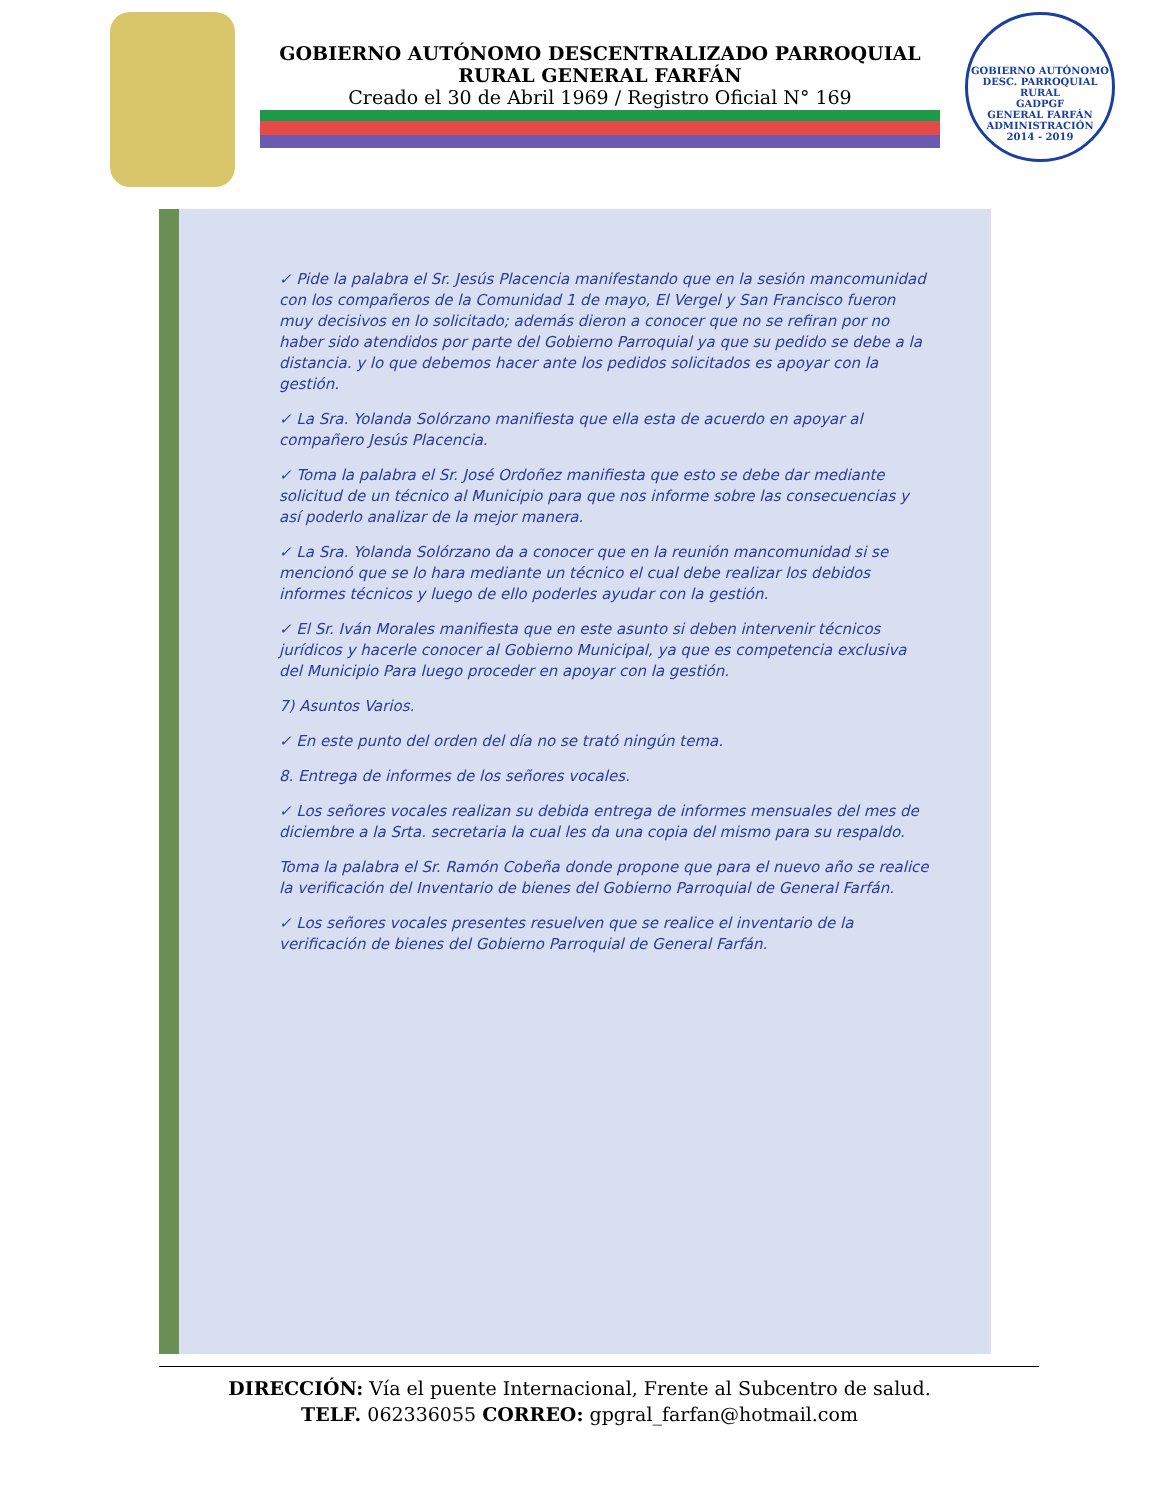GOBIERNO AUTÓNOMO DESCENTRALIZADO PARROQUIAL
RURAL GENERAL FARFÁN
Creado el 30 de Abril 1969 / Registro Oficial N° 169
GOBIERNO AUTÓNOMO DESC. PARROQUIAL RURAL
GADPGF
GENERAL FARFÁN
ADMINISTRACIÓN
2014 - 2019
✓ Pide la palabra el Sr. Jesús Placencia manifestando que en la sesión mancomunidad con los compañeros de la Comunidad 1 de mayo, El Vergel y San Francisco fueron muy decisivos en lo solicitado; además dieron a conocer que no se refiran por no haber sido atendidos por parte del Gobierno Parroquial ya que su pedido se debe a la distancia. y lo que debemos hacer ante los pedidos solicitados es apoyar con la gestión.
✓ La Sra. Yolanda Solórzano manifiesta que ella esta de acuerdo en apoyar al compañero Jesús Placencia.
✓ Toma la palabra el Sr. José Ordoñez manifiesta que esto se debe dar mediante solicitud de un técnico al Municipio para que nos informe sobre las consecuencias y así poderlo analizar de la mejor manera.
✓ La Sra. Yolanda Solórzano da a conocer que en la reunión mancomunidad si se mencionó que se lo hara mediante un técnico el cual debe realizar los debidos informes técnicos y luego de ello poderles ayudar con la gestión.
✓ El Sr. Iván Morales manifiesta que en este asunto si deben intervenir técnicos jurídicos y hacerle conocer al Gobierno Municipal, ya que es competencia exclusiva del Municipio Para luego proceder en apoyar con la gestión.
7) Asuntos Varios.
✓ En este punto del orden del día no se trató ningún tema.
8. Entrega de informes de los señores vocales.
✓ Los señores vocales realizan su debida entrega de informes mensuales del mes de diciembre a la Srta. secretaria la cual les da una copia del mismo para su respaldo.
Toma la palabra el Sr. Ramón Cobeña donde propone que para el nuevo año se realice la verificación del Inventario de bienes del Gobierno Parroquial de General Farfán.
✓ Los señores vocales presentes resuelven que se realice el inventario de la verificación de bienes del Gobierno Parroquial de General Farfán.
DIRECCIÓN: Vía el puente Internacional, Frente al Subcentro de salud.
TELF. 062336055 CORREO: gpgral_farfan@hotmail.com